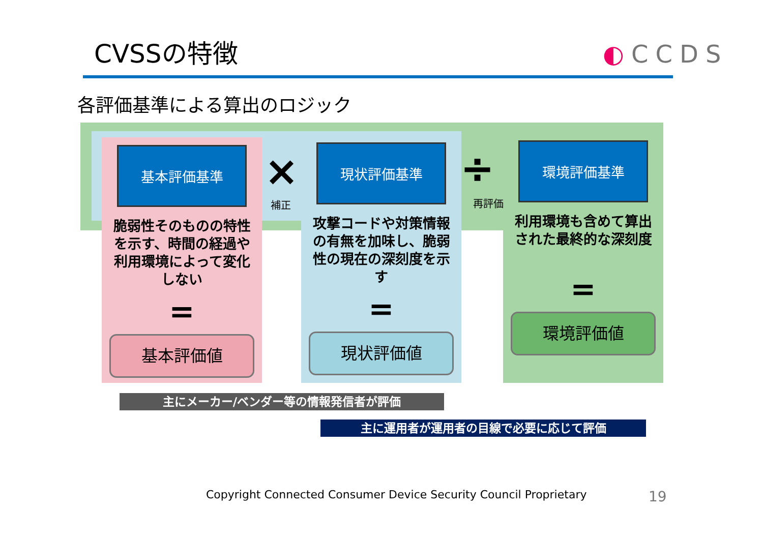CVSSの特徴 ◐CCDS
各評価基準による算出のロジック
基本評価基準
脆弱性そのものの特性を示す、時間の経過や利用環境によって変化しない
=
基本評価値
現状評価基準
攻撃コードや対策情報の有無を加味し、脆弱性の現在の深刻度を示す
=
現状評価値
環境評価基準
利用環境も含めて算出された最終的な深刻度
=
環境評価値
×
補正
÷
再評価
主にメーカー/ベンダー等の情報発信者が評価
主に運用者が運用者の目線で必要に応じて評価
Copyright Connected Consumer Device Security Council Proprietary
19